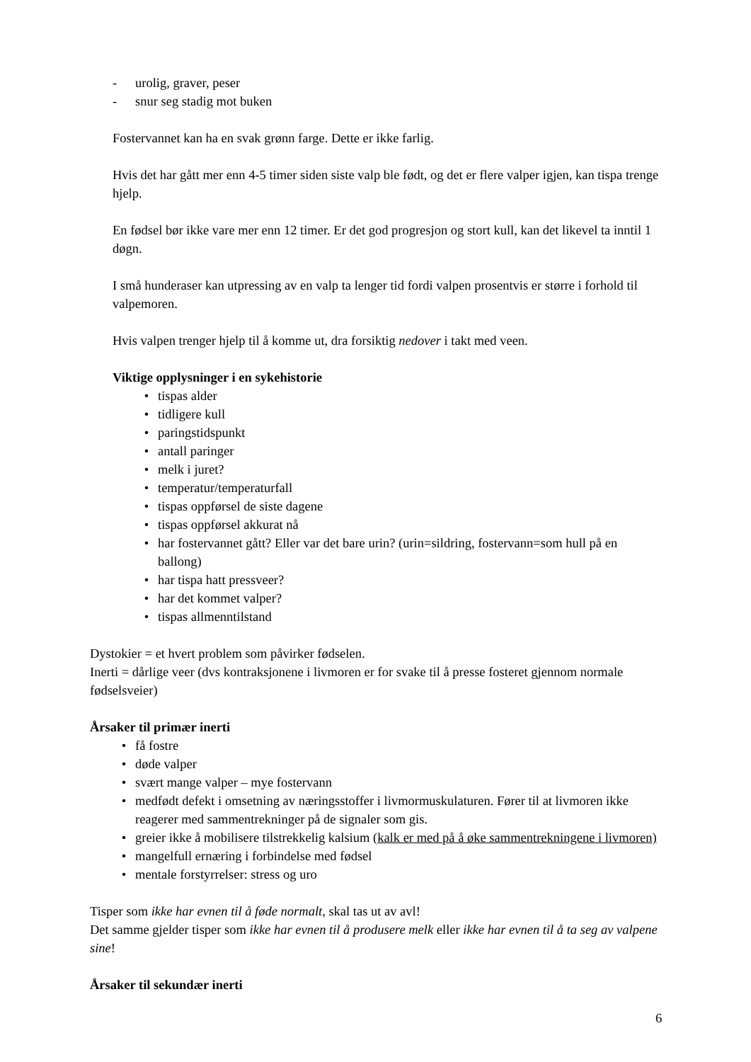- urolig, graver, peser
- snur seg stadig mot buken
Fostervannet kan ha en svak grønn farge. Dette er ikke farlig.
Hvis det har gått mer enn 4-5 timer siden siste valp ble født, og det er flere valper igjen, kan tispa trenge hjelp.
En fødsel bør ikke vare mer enn 12 timer. Er det god progresjon og stort kull, kan det likevel ta inntil 1 døgn.
I små hunderaser kan utpressing av en valp ta lenger tid fordi valpen prosentvis er større i forhold til valpemoren.
Hvis valpen trenger hjelp til å komme ut, dra forsiktig nedover i takt med veen.
Viktige opplysninger i en sykehistorie
• tispas alder
• tidligere kull
• paringstidspunkt
• antall paringer
• melk i juret?
• temperatur/temperaturfall
• tispas oppførsel de siste dagene
• tispas oppførsel akkurat nå
• har fostervannet gått? Eller var det bare urin? (urin=sildring, fostervann=som hull på en ballong)
• har tispa hatt pressveer?
• har det kommet valper?
• tispas allmenntilstand
Dystokier = et hvert problem som påvirker fødselen.
Inerti = dårlige veer (dvs kontraksjonene i livmoren er for svake til å presse fosteret gjennom normale fødselsveier)
Årsaker til primær inerti
• få fostre
• døde valper
• svært mange valper – mye fostervann
• medfødt defekt i omsetning av næringsstoffer i livmormuskulaturen. Fører til at livmoren ikke reagerer med sammentrekninger på de signaler som gis.
• greier ikke å mobilisere tilstrekkelig kalsium (kalk er med på å øke sammentrekningene i livmoren)
• mangelfull ernæring i forbindelse med fødsel
• mentale forstyrrelser: stress og uro
Tisper som ikke har evnen til å føde normalt, skal tas ut av avl!
Det samme gjelder tisper som ikke har evnen til å produsere melk eller ikke har evnen til å ta seg av valpene sine!
Årsaker til sekundær inerti
6